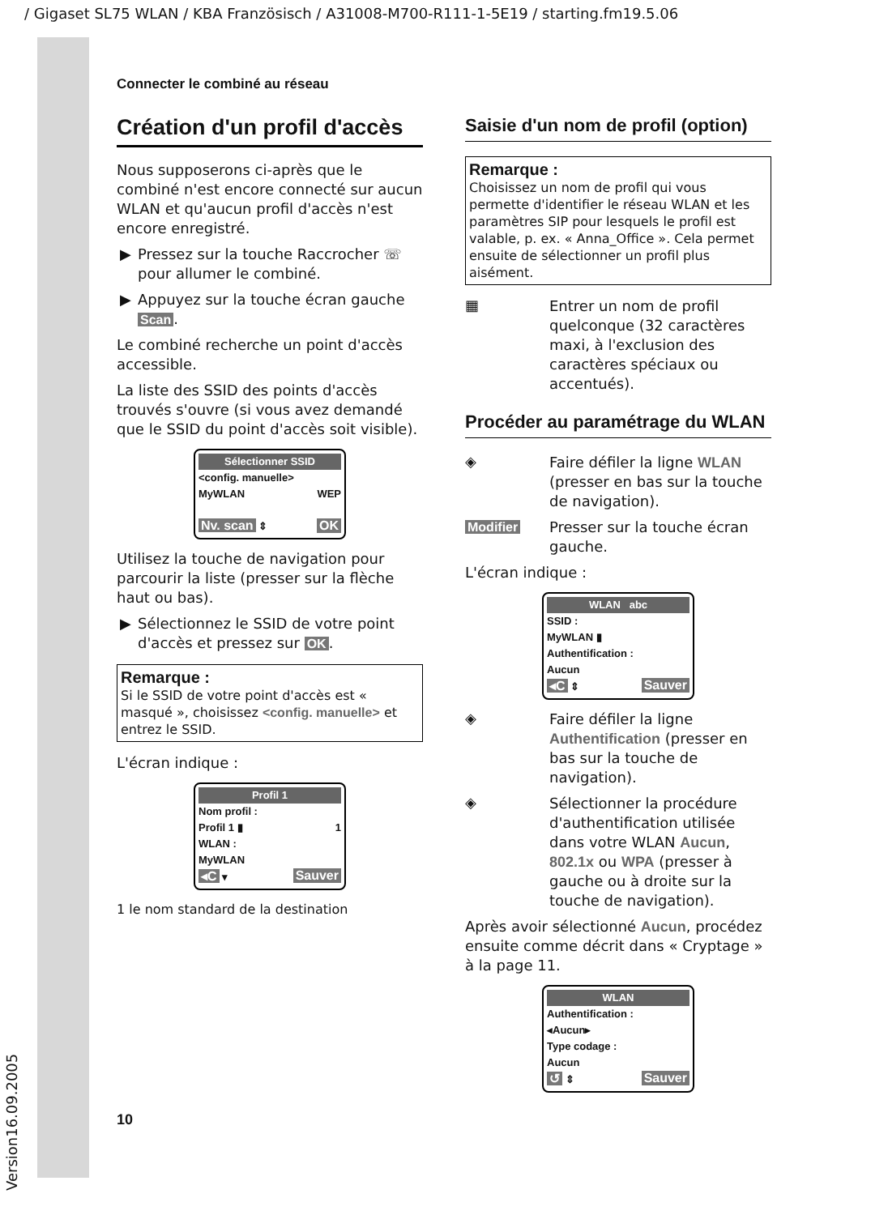/ Gigaset SL75 WLAN / KBA Französisch / A31008-M700-R111-1-5E19 / starting.fm19.5.06
Connecter le combiné au réseau
Création d'un profil d'accès
Nous supposerons ci-après que le combiné n'est encore connecté sur aucun WLAN et qu'aucun profil d'accès n'est encore enregistré.
▶ Pressez sur la touche Raccrocher ☏ pour allumer le combiné.
▶ Appuyez sur la touche écran gauche Scan.
Le combiné recherche un point d'accès accessible.
La liste des SSID des points d'accès trouvés s'ouvre (si vous avez demandé que le SSID du point d'accès soit visible).
Sélectionner SSID
<config. manuelle>
MyWLAN WEP
Nv. scan ⇕ OK
Utilisez la touche de navigation pour parcourir la liste (presser sur la flèche haut ou bas).
▶ Sélectionnez le SSID de votre point d'accès et pressez sur OK.
Remarque :
Si le SSID de votre point d'accès est « masqué », choisissez <config. manuelle> et entrez le SSID.
L'écran indique :
Profil 1
Nom profil :
Profil 1 ▮ 1
WLAN :
MyWLAN
◂C ▾ Sauver
1 le nom standard de la destination
Saisie d'un nom de profil (option)
Remarque :
Choisissez un nom de profil qui vous permette d'identifier le réseau WLAN et les paramètres SIP pour lesquels le profil est valable, p. ex. « Anna_Office ». Cela permet ensuite de sélectionner un profil plus aisément.
▦
Entrer un nom de profil quelconque (32 caractères maxi, à l'exclusion des caractères spéciaux ou accentués).
Procéder au paramétrage du WLAN
◈
Faire défiler la ligne WLAN (presser en bas sur la touche de navigation).
Modifier
Presser sur la touche écran gauche.
L'écran indique :
WLAN abc
SSID :
MyWLAN ▮
Authentification :
Aucun
◂C ⇕ Sauver
◈
Faire défiler la ligne Authentification (presser en bas sur la touche de navigation).
◈
Sélectionner la procédure d'authentification utilisée dans votre WLAN Aucun, 802.1x ou WPA (presser à gauche ou à droite sur la touche de navigation).
Après avoir sélectionné Aucun, procédez ensuite comme décrit dans « Cryptage » à la page 11.
WLAN
Authentification :
◂Aucun▸
Type codage :
Aucun
↺ ⇕ Sauver
10
Version16.09.2005